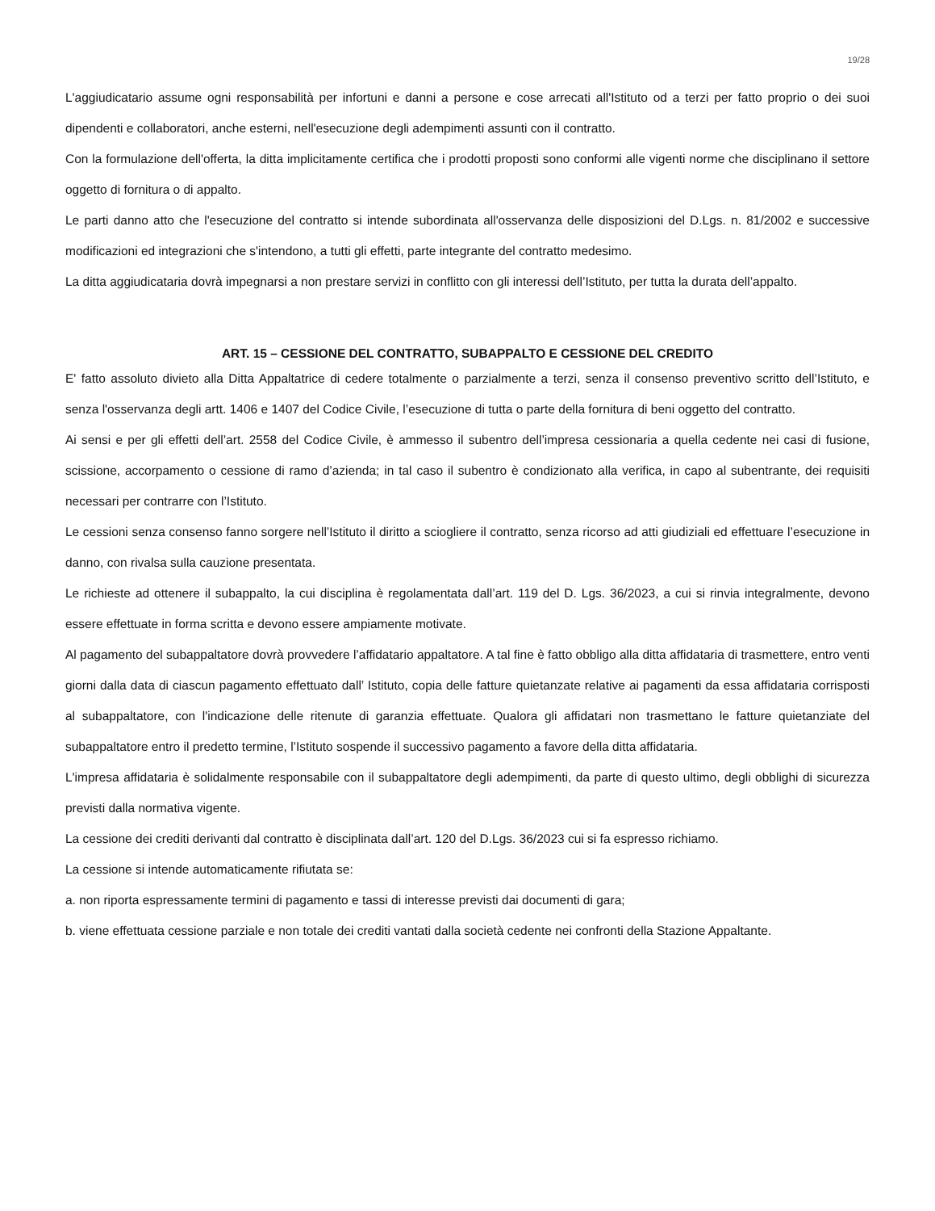19/28
L'aggiudicatario assume ogni responsabilità per infortuni e danni a persone e cose arrecati all'Istituto od a terzi per fatto proprio o dei suoi dipendenti e collaboratori, anche esterni, nell'esecuzione degli adempimenti assunti con il contratto.
Con la formulazione dell'offerta, la ditta implicitamente certifica che i prodotti proposti sono conformi alle vigenti norme che disciplinano il settore oggetto di fornitura o di appalto.
Le parti danno atto che l'esecuzione del contratto si intende subordinata all'osservanza delle disposizioni del D.Lgs. n. 81/2002 e successive modificazioni ed integrazioni che s'intendono, a tutti gli effetti, parte integrante del contratto medesimo.
La ditta aggiudicataria dovrà impegnarsi a non prestare servizi in conflitto con gli interessi dell’Istituto, per tutta la durata dell’appalto.
ART. 15 – CESSIONE DEL CONTRATTO, SUBAPPALTO E CESSIONE DEL CREDITO
E' fatto assoluto divieto alla Ditta Appaltatrice di cedere totalmente o parzialmente a terzi, senza il consenso preventivo scritto dell’Istituto, e senza l'osservanza degli artt. 1406 e 1407 del Codice Civile, l’esecuzione di tutta o parte della fornitura di beni oggetto del contratto.
Ai sensi e per gli effetti dell’art. 2558 del Codice Civile, è ammesso il subentro dell’impresa cessionaria a quella cedente nei casi di fusione, scissione, accorpamento o cessione di ramo d’azienda; in tal caso il subentro è condizionato alla verifica, in capo al subentrante, dei requisiti necessari per contrarre con l’Istituto.
Le cessioni senza consenso fanno sorgere nell’Istituto il diritto a sciogliere il contratto, senza ricorso ad atti giudiziali ed effettuare l’esecuzione in danno, con rivalsa sulla cauzione presentata.
Le richieste ad ottenere il subappalto, la cui disciplina è regolamentata dall’art. 119 del D. Lgs. 36/2023, a cui si rinvia integralmente, devono essere effettuate in forma scritta e devono essere ampiamente motivate.
Al pagamento del subappaltatore dovrà provvedere l’affidatario appaltatore. A tal fine è fatto obbligo alla ditta affidataria di trasmettere, entro venti giorni dalla data di ciascun pagamento effettuato dall’ Istituto, copia delle fatture quietanzate relative ai pagamenti da essa affidataria corrisposti al subappaltatore, con l'indicazione delle ritenute di garanzia effettuate. Qualora gli affidatari non trasmettano le fatture quietanziate del subappaltatore entro il predetto termine, l’Istituto sospende il successivo pagamento a favore della ditta affidataria.
L'impresa affidataria è solidalmente responsabile con il subappaltatore degli adempimenti, da parte di questo ultimo, degli obblighi di sicurezza previsti dalla normativa vigente.
La cessione dei crediti derivanti dal contratto è disciplinata dall’art. 120 del D.Lgs. 36/2023 cui si fa espresso richiamo.
La cessione si intende automaticamente rifiutata se:
a. non riporta espressamente termini di pagamento e tassi di interesse previsti dai documenti di gara;
b. viene effettuata cessione parziale e non totale dei crediti vantati dalla società cedente nei confronti della Stazione Appaltante.